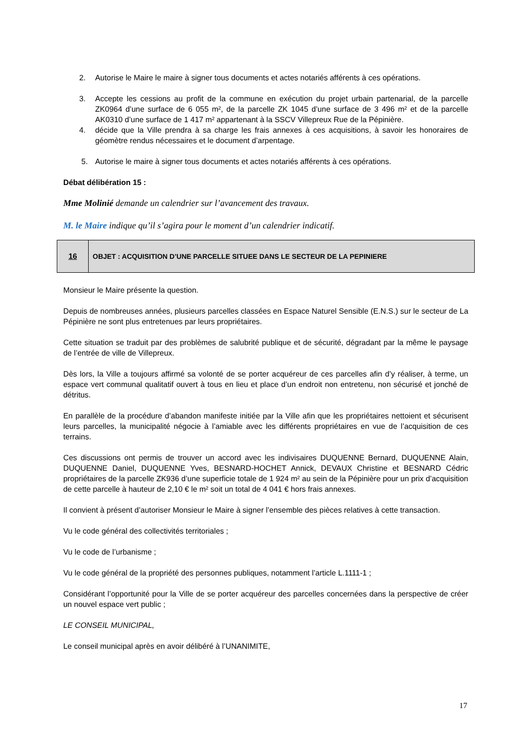2. Autorise le Maire le maire à signer tous documents et actes notariés afférents à ces opérations.
3. Accepte les cessions au profit de la commune en exécution du projet urbain partenarial, de la parcelle ZK0964 d’une surface de 6 055 m², de la parcelle ZK 1045 d’une surface de 3 496 m² et de la parcelle AK0310 d’une surface de 1 417 m² appartenant à la SSCV Villepreux Rue de la Pépinière.
4. décide que la Ville prendra à sa charge les frais annexes à ces acquisitions, à savoir les honoraires de géomètre rendus nécessaires et le document d’arpentage.
5. Autorise le maire à signer tous documents et actes notariés afférents à ces opérations.
Débat délibération 15 :
Mme Molinié demande un calendrier sur l’avancement des travaux.
M. le Maire indique qu’il s’agira pour le moment d’un calendrier indicatif.
16 OBJET : ACQUISITION D’UNE PARCELLE SITUEE DANS LE SECTEUR DE LA PEPINIERE
Monsieur le Maire présente la question.
Depuis de nombreuses années, plusieurs parcelles classées en Espace Naturel Sensible (E.N.S.) sur le secteur de La Pépinière ne sont plus entretenues par leurs propriétaires.
Cette situation se traduit par des problèmes de salubrité publique et de sécurité, dégradant par la même le paysage de l’entrée de ville de Villepreux.
Dès lors, la Ville a toujours affirmé sa volonté de se porter acquéreur de ces parcelles afin d’y réaliser, à terme, un espace vert communal qualitatif ouvert à tous en lieu et place d’un endroit non entretenu, non sécurisé et jonché de détritus.
En parallèle de la procédure d’abandon manifeste initiée par la Ville afin que les propriétaires nettoient et sécurisent leurs parcelles, la municipalité négocie à l’amiable avec les différents propriétaires en vue de l’acquisition de ces terrains.
Ces discussions ont permis de trouver un accord avec les indivisaires DUQUENNE Bernard, DUQUENNE Alain, DUQUENNE Daniel, DUQUENNE Yves, BESNARD-HOCHET Annick, DEVAUX Christine et BESNARD Cédric propriétaires de la parcelle ZK936 d’une superficie totale de 1 924 m² au sein de la Pépinière pour un prix d’acquisition de cette parcelle à hauteur de 2,10 € le m² soit un total de 4 041 € hors frais annexes.
Il convient à présent d’autoriser Monsieur le Maire à signer l’ensemble des pièces relatives à cette transaction.
Vu le code général des collectivités territoriales ;
Vu le code de l’urbanisme ;
Vu le code général de la propriété des personnes publiques, notamment l’article L.1111-1 ;
Considérant l’opportunité pour la Ville de se porter acquéreur des parcelles concernées dans la perspective de créer un nouvel espace vert public ;
LE CONSEIL MUNICIPAL,
Le conseil municipal après en avoir délibéré à l’UNANIMITE,
17